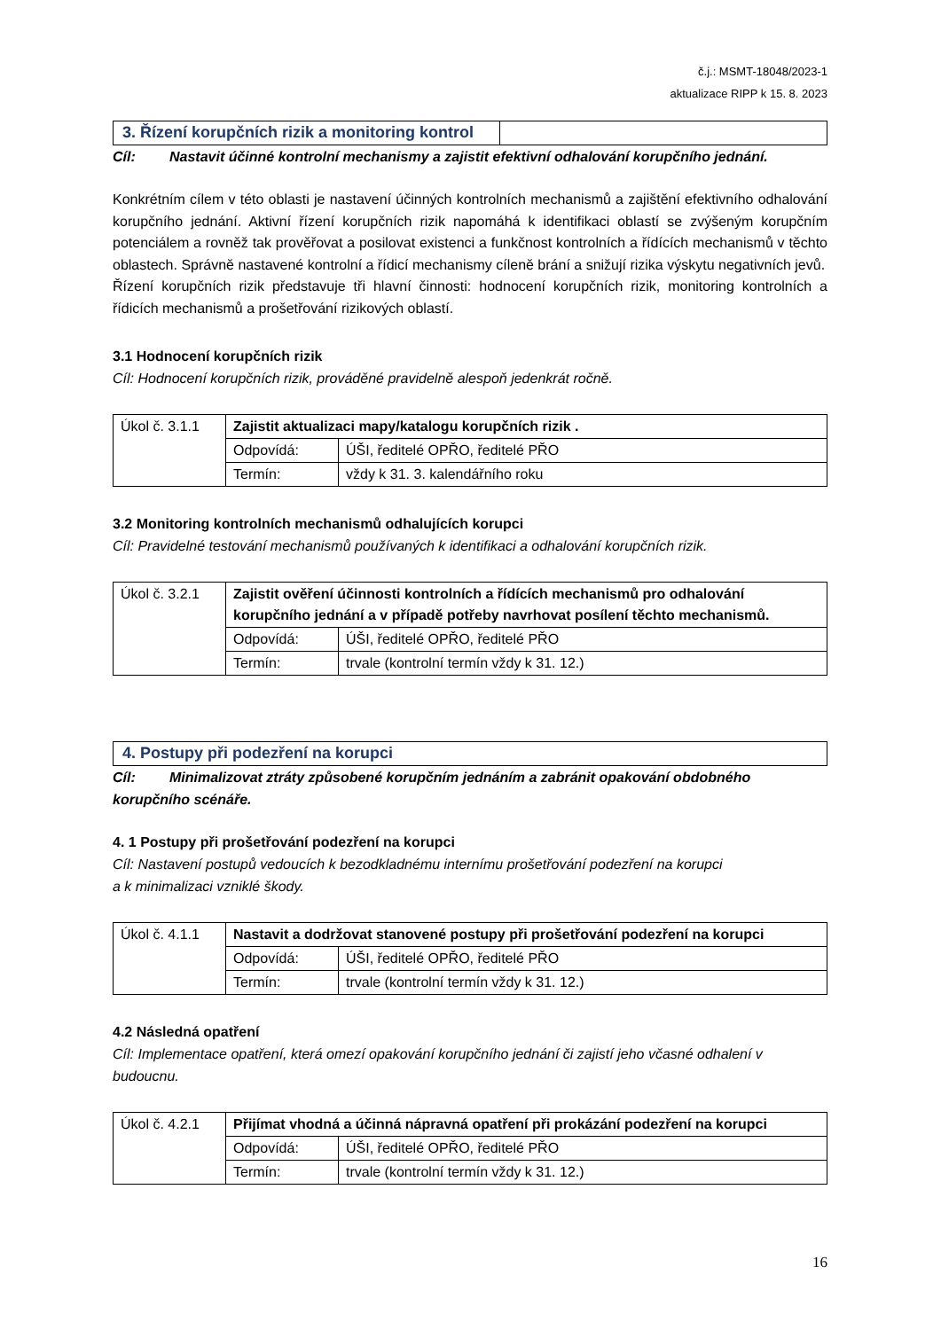č.j.: MSMT-18048/2023-1
aktualizace RIPP k 15. 8. 2023
3. Řízení korupčních rizik a monitoring kontrol
Cíl: Nastavit účinné kontrolní mechanismy a zajistit efektivní odhalování korupčního jednání.
Konkrétním cílem v této oblasti je nastavení účinných kontrolních mechanismů a zajištění efektivního odhalování korupčního jednání. Aktivní řízení korupčních rizik napomáhá k identifikaci oblastí se zvýšeným korupčním potenciálem a rovněž tak prověřovat a posilovat existenci a funkčnost kontrolních a řídících mechanismů v těchto oblastech. Správně nastavené kontrolní a řídicí mechanismy cíleně brání a snižují rizika výskytu negativních jevů.
Řízení korupčních rizik představuje tři hlavní činnosti: hodnocení korupčních rizik, monitoring kontrolních a řídicích mechanismů a prošetřování rizikových oblastí.
3.1 Hodnocení korupčních rizik
Cíl: Hodnocení korupčních rizik, prováděné pravidelně alespoň jedenkrát ročně.
| Úkol č. 3.1.1 | Zajistit aktualizaci mapy/katalogu korupčních rizik . | |
| | Odpovídá: | ÚŠI, ředitelé OPŘO, ředitelé PŘO |
| | Termín: | vždy k 31. 3. kalendářního roku |
3.2 Monitoring kontrolních mechanismů odhalujících korupci
Cíl: Pravidelné testování mechanismů používaných k identifikaci a odhalování korupčních rizik.
| Úkol č. 3.2.1 | Zajistit ověření účinnosti kontrolních a řídících mechanismů pro odhalování korupčního jednání a v případě potřeby navrhovat posílení těchto mechanismů. | |
| | Odpovídá: | ÚŠI, ředitelé OPŘO, ředitelé PŘO |
| | Termín: | trvale (kontrolní termín vždy k 31. 12.) |
4. Postupy při podezření na korupci
Cíl: Minimalizovat ztráty způsobené korupčním jednáním a zabránit opakování obdobného korupčního scénáře.
4. 1 Postupy při prošetřování podezření na korupci
Cíl: Nastavení postupů vedoucích k bezodkladnému internímu prošetřování podezření na korupci
a k minimalizaci vzniklé škody.
| Úkol č. 4.1.1 | Nastavit a dodržovat stanovené postupy při prošetřování podezření na korupci | |
| | Odpovídá: | ÚŠI, ředitelé OPŘO, ředitelé PŘO |
| | Termín: | trvale (kontrolní termín vždy k 31. 12.) |
4.2 Následná opatření
Cíl: Implementace opatření, která omezí opakování korupčního jednání či zajistí jeho včasné odhalení v budoucnu.
| Úkol č. 4.2.1 | Přijímat vhodná a účinná nápravná opatření při prokázání podezření na korupci | |
| | Odpovídá: | ÚŠI, ředitelé OPŘO, ředitelé PŘO |
| | Termín: | trvale (kontrolní termín vždy k 31. 12.) |
16